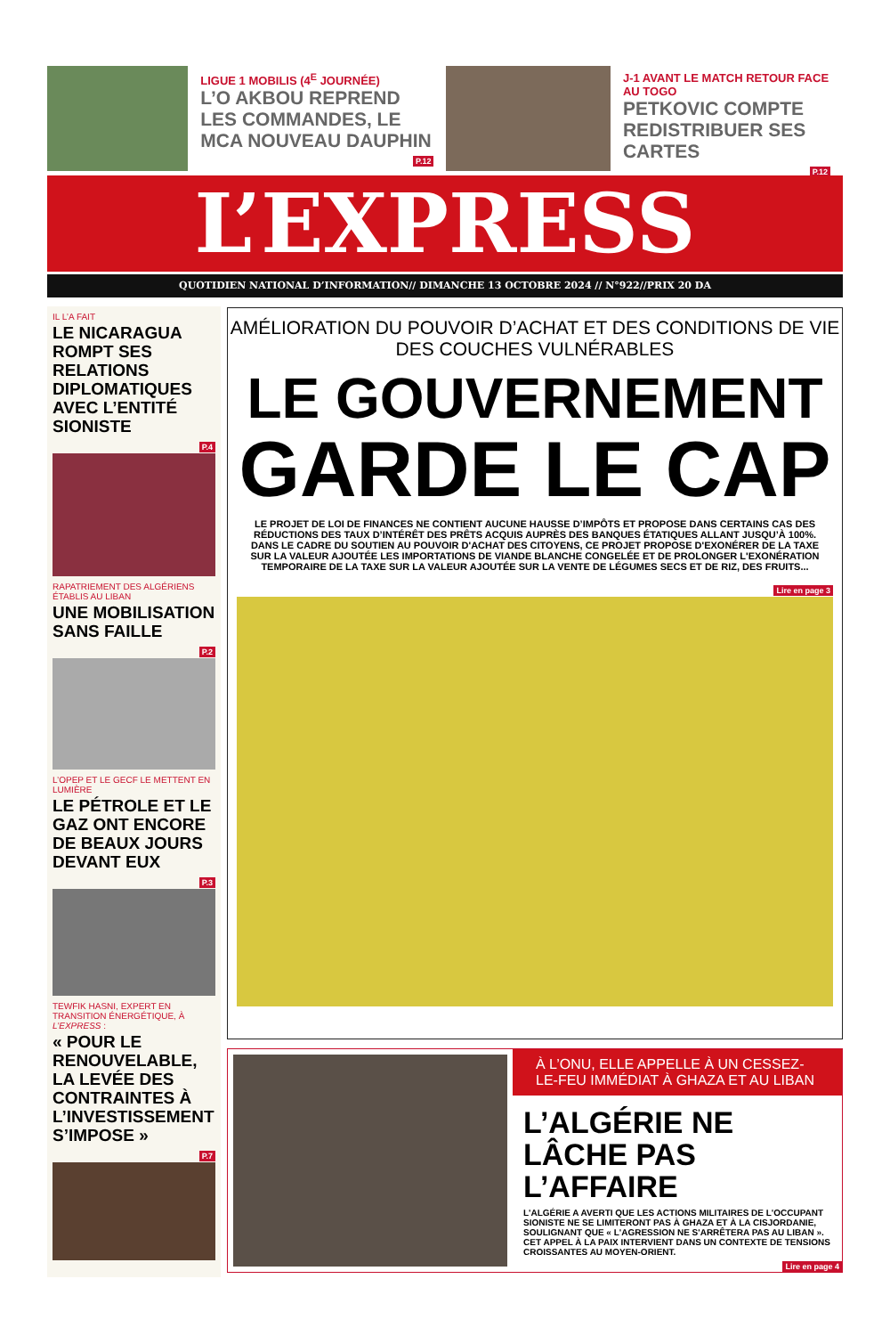LIGUE 1 MOBILIS (4<sup>E</sup> JOURNÉE)
L’O AKBOU REPREND LES COMMANDES, LE MCA NOUVEAU DAUPHIN
P.12
J-1 AVANT LE MATCH RETOUR FACE AU TOGO
PETKOVIC COMPTE REDISTRIBUER SES CARTES
P.12
L’EXPRESS
QUOTIDIEN NATIONAL D’INFORMATION// DIMANCHE 13 OCTOBRE 2024 // N°922//PRIX 20 DA
IL L’A FAIT
LE NICARAGUA ROMPT SES RELATIONS DIPLOMATIQUES AVEC L’ENTITÉ SIONISTE
P.4
RAPATRIEMENT DES ALGÉRIENS ÉTABLIS AU LIBAN
UNE MOBILISATION SANS FAILLE
P.2
L’OPEP ET LE GECF LE METTENT EN LUMIÈRE
LE PÉTROLE ET LE GAZ ONT ENCORE DE BEAUX JOURS DEVANT EUX
P.3
TEWFIK HASNI, EXPERT EN TRANSITION ÉNERGÉTIQUE, À L’EXPRESS :
« POUR LE RENOUVELABLE, LA LEVÉE DES CONTRAINTES À L’INVESTISSEMENT S’IMPOSE »
P.7
AMÉLIORATION DU POUVOIR D’ACHAT ET DES CONDITIONS DE VIE DES COUCHES VULNÉRABLES
LE GOUVERNEMENT
GARDE LE CAP
LE PROJET DE LOI DE FINANCES NE CONTIENT AUCUNE HAUSSE D’IMPÔTS ET PROPOSE DANS CERTAINS CAS DES RÉDUCTIONS DES TAUX D’INTÉRÊT DES PRÊTS ACQUIS AUPRÈS DES BANQUES ÉTATIQUES ALLANT JUSQU’À 100%. DANS LE CADRE DU SOUTIEN AU POUVOIR D'ACHAT DES CITOYENS, CE PROJET PROPOSE D'EXONÉRER DE LA TAXE SUR LA VALEUR AJOUTÉE LES IMPORTATIONS DE VIANDE BLANCHE CONGELÉE ET DE PROLONGER L'EXONÉRATION TEMPORAIRE DE LA TAXE SUR LA VALEUR AJOUTÉE SUR LA VENTE DE LÉGUMES SECS ET DE RIZ, DES FRUITS...
Lire en page 3
À L’ONU, ELLE APPELLE À UN CESSEZ-LE-FEU IMMÉDIAT À GHAZA ET AU LIBAN
L’ALGÉRIE NE LÂCHE PAS L’AFFAIRE
L'ALGÉRIE A AVERTI QUE LES ACTIONS MILITAIRES DE L'OCCUPANT SIONISTE NE SE LIMITERONT PAS À GHAZA ET À LA CISJORDANIE, SOULIGNANT QUE « L'AGRESSION NE S'ARRÊTERA PAS AU LIBAN ». CET APPEL À LA PAIX INTERVIENT DANS UN CONTEXTE DE TENSIONS CROISSANTES AU MOYEN-ORIENT.
Lire en page 4